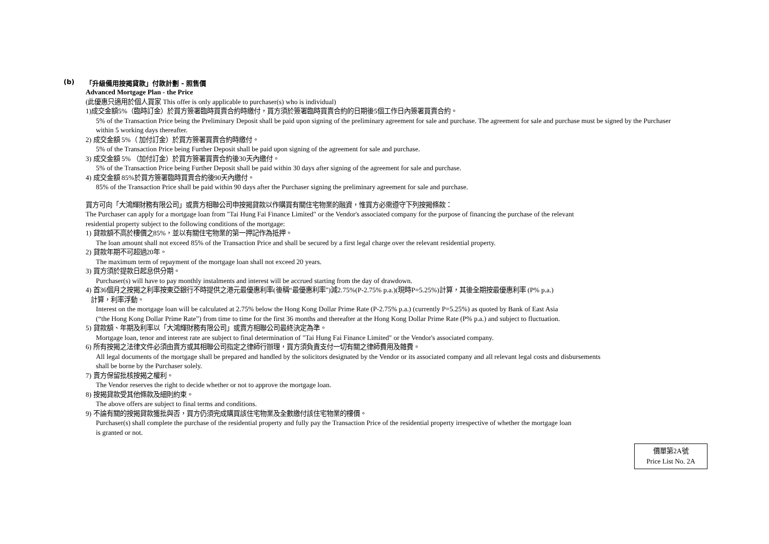(b) 「升級備用按揭貸款」付款計劃 - 照售價
Advanced Mortgage Plan - the Price
(此優惠只適用於個人買家 This offer is only applicable to purchaser(s) who is individual)
1)成交金額5%（臨時訂金）於買方簽署臨時買賣合約時繳付，買方須於簽署臨時買賣合約的日期後5個工作日內簽署買賣合約。
5% of the Transaction Price being the Preliminary Deposit shall be paid upon signing of the preliminary agreement for sale and purchase. The agreement for sale and purchase must be signed by the Purchaser within 5 working days thereafter.
2) 成交金額 5%（ 加付訂金）於買方簽署買賣合約時繳付。
5% of the Transaction Price being Further Deposit shall be paid upon signing of the agreement for sale and purchase.
3) 成交金額 5% （加付訂金）於買方簽署買賣合約後30天內繳付。
5% of the Transaction Price being Further Deposit shall be paid within 30 days after signing of the agreement for sale and purchase.
4) 成交金額 85%於買方簽署臨時買賣合約後90天內繳付。
85% of the Transaction Price shall be paid within 90 days after the Purchaser signing the preliminary agreement for sale and purchase.
買方可向「大鴻輝財務有限公司」或賣方相聯公司申按揭貸款以作購買有關住宅物業的融資，惟買方必需遵守下列按揭條款：
The Purchaser can apply for a mortgage loan from "Tai Hung Fai Finance Limited" or the Vendor's associated company for the purpose of financing the purchase of the relevant
residential property subject to the following conditions of the mortgage:
1) 貸款額不高於樓價之85%，並以有關住宅物業的第一押記作為抵押。
The loan amount shall not exceed 85% of the Transaction Price and shall be secured by a first legal charge over the relevant residential property.
2) 貸款年期不可超過20年。
The maximum term of repayment of the mortgage loan shall not exceed 20 years.
3) 買方須於提款日起息供分期。
Purchaser(s) will have to pay monthly instalments and interest will be accrued starting from the day of drawdown.
4) 首36個月之按揭之利率按東亞銀行不時提供之港元最優惠利率(後稱“最優惠利率”)減2.75%(P-2.75% p.a.)(現時P=5.25%)計算，其後全期按最優惠利率 (P% p.a.)
計算，利率浮動。
Interest on the mortgage loan will be calculated at 2.75% below the Hong Kong Dollar Prime Rate (P-2.75% p.a.) (currently P=5.25%) as quoted by Bank of East Asia
(“the Hong Kong Dollar Prime Rate”) from time to time for the first 36 months and thereafter at the Hong Kong Dollar Prime Rate (P% p.a.) and subject to fluctuation.
5) 貸款額、年期及利率以「大鴻輝財務有限公司」或賣方相聯公司最終決定為準。
Mortgage loan, tenor and interest rate are subject to final determination of "Tai Hung Fai Finance Limited" or the Vendor's associated company.
6) 所有按揭之法律文件必須由賣方或其相聯公司指定之律師行辦理，買方須負責支付一切有關之律師費用及雜費。
All legal documents of the mortgage shall be prepared and handled by the solicitors designated by the Vendor or its associated company and all relevant legal costs and disbursements
shall be borne by the Purchaser solely.
7) 賣方保留批核按揭之權利。
The Vendor reserves the right to decide whether or not to approve the mortgage loan.
8) 按揭貸款受其他條款及細則約束。
The above offers are subject to final terms and conditions.
9) 不論有關的按揭貸款獲批與否，買方仍須完成購買該住宅物業及全數繳付該住宅物業的樓價。
Purchaser(s) shall complete the purchase of the residential property and fully pay the Transaction Price of the residential property irrespective of whether the mortgage loan
is granted or not.
價單第2A號
Price List No. 2A